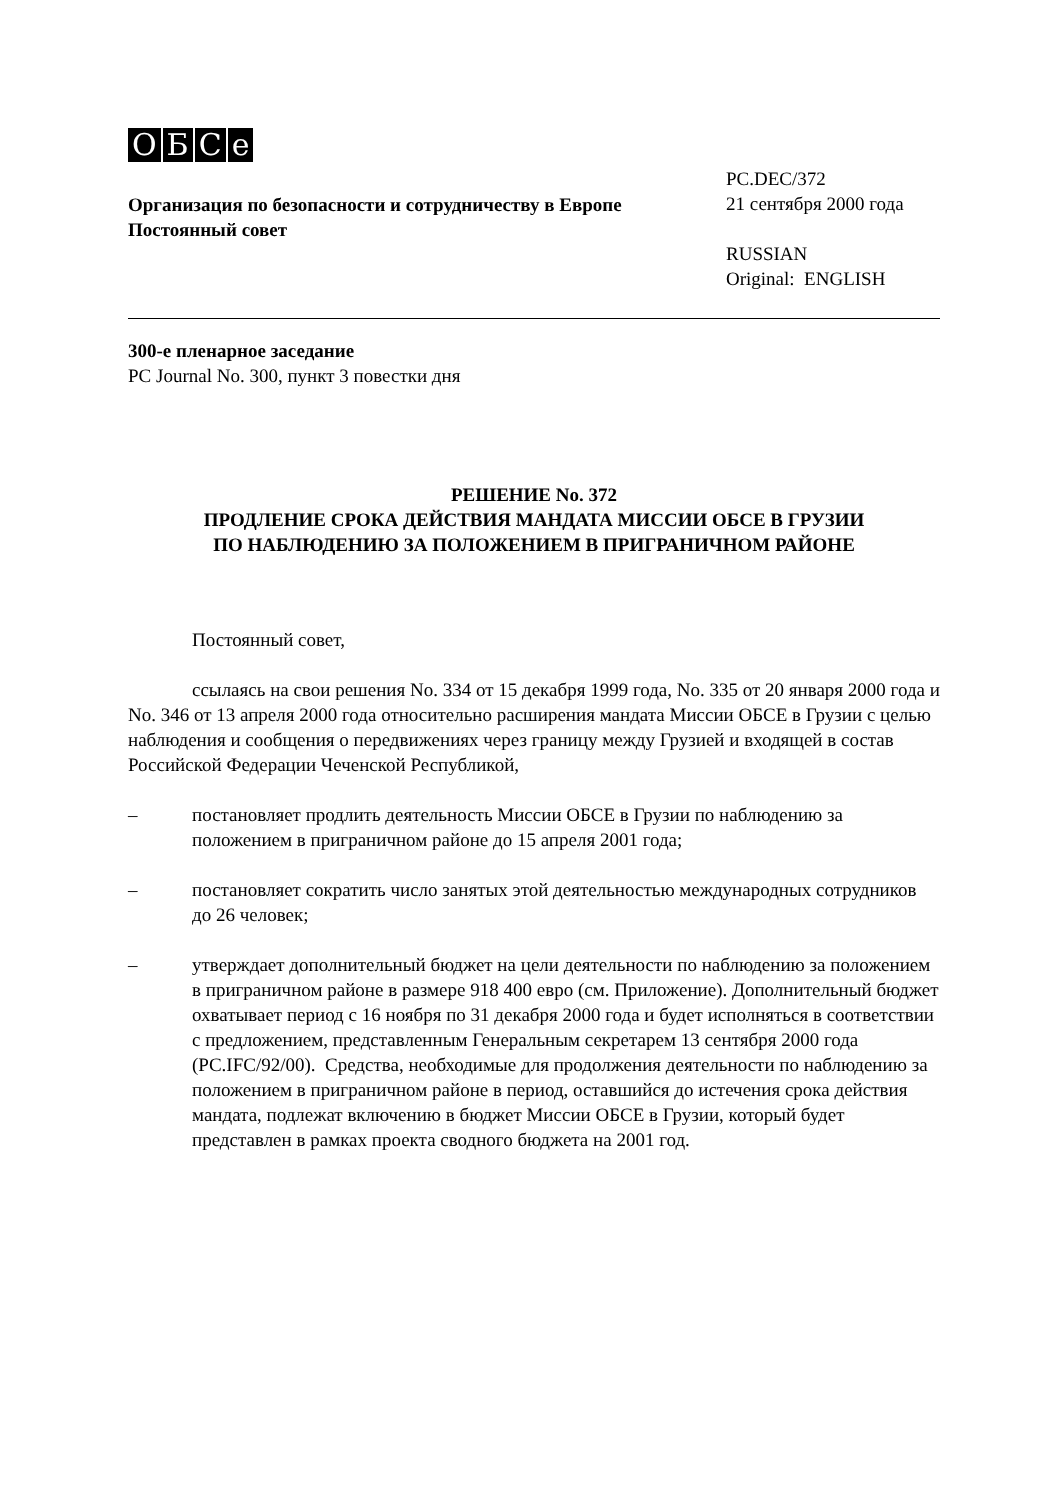OБCe
Организация по безопасности и сотрудничеству в Европе
Постоянный совет
PC.DEC/372
21 сентября 2000 года
RUSSIAN
Original: ENGLISH
300-е пленарное заседание
PC Journal No. 300, пункт 3 повестки дня
РЕШЕНИЕ No. 372
ПРОДЛЕНИЕ СРОКА ДЕЙСТВИЯ МАНДАТА МИССИИ ОБСЕ В ГРУЗИИ
ПО НАБЛЮДЕНИЮ ЗА ПОЛОЖЕНИЕМ В ПРИГРАНИЧНОМ РАЙОНЕ
Постоянный совет,
ссылаясь на свои решения No. 334 от 15 декабря 1999 года, No. 335 от 20 января 2000 года и No. 346 от 13 апреля 2000 года относительно расширения мандата Миссии ОБСЕ в Грузии с целью наблюдения и сообщения о передвижениях через границу между Грузией и входящей в состав Российской Федерации Чеченской Республикой,
– постановляет продлить деятельность Миссии ОБСЕ в Грузии по наблюдению за положением в приграничном районе до 15 апреля 2001 года;
– постановляет сократить число занятых этой деятельностью международных сотрудников до 26 человек;
– утверждает дополнительный бюджет на цели деятельности по наблюдению за положением в приграничном районе в размере 918 400 евро (см. Приложение). Дополнительный бюджет охватывает период с 16 ноября по 31 декабря 2000 года и будет исполняться в соответствии с предложением, представленным Генеральным секретарем 13 сентября 2000 года (PC.IFC/92/00). Средства, необходимые для продолжения деятельности по наблюдению за положением в приграничном районе в период, оставшийся до истечения срока действия мандата, подлежат включению в бюджет Миссии ОБСЕ в Грузии, который будет представлен в рамках проекта сводного бюджета на 2001 год.